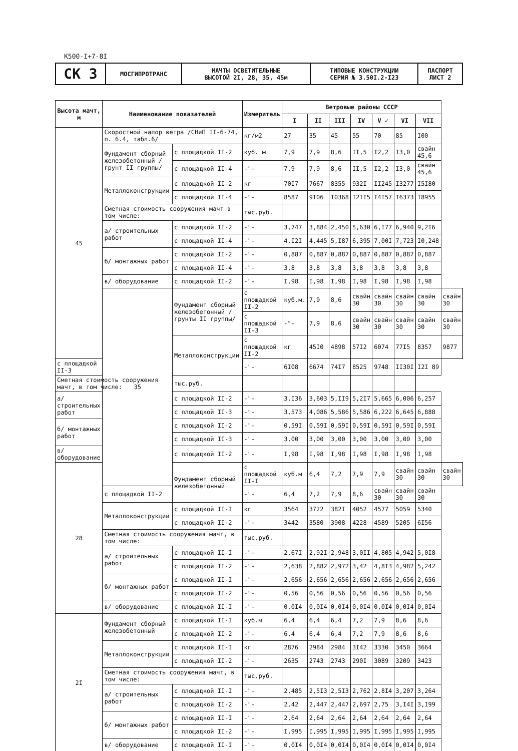К500-I+7-8I
| СК 3 | МОСГИПРОТРАНС | МАЧТЫ ОСВЕТИТЕЛЬНЫЕ ВЫСОТОЙ 2I, 28, 35, 45м | ТИПОВЫЕ КОНСТРУКЦИИ СЕРИЯ № 3.50I.2-I23 | ПАСПОРТ ЛИСТ 2 |
| Высота мачт, м | Наименование показателей | | Измеритель | Ветровые районы СССР | | | | | | | |
| --- | --- | --- | --- | --- | --- | --- | --- | --- | --- | --- | --- |
| | | | | I | II | III | IV | V ✓ | VI | VII | |
| 45 | Скоростной напор ветра /СНиП II-6-74, п. 6.4, табл.6/ | | кг/м2 | 27 | 35 | 45 | 55 | 70 | 85 | I00 | |
| | Фундамент сборный железобетонный /грунт II группы/ | с площадкой II-2 | куб. м | 7,9 | 7,9 | 8,6 | II,5 | I2,2 | I3,0 | свайн 45,6 | |
| | | с площадкой II-4 | -"- | 7,9 | 7,9 | 8,6 | II,5 | I2,2 | I3,0 | свайн 45,6 | |
| | Металлоконструкции | с площадкой II-2 | кг | 70I7 | 7667 | 8355 | 932I | II245 | I3277 | I5I80 | |
| | | с площадкой II-4 | -"- | 8587 | 9I06 | I0368 | I2II5 | I4I57 | I6373 | I8955 | |
| | Сметная стоимость сооружения мачт в том числе: | | тыс.руб. | | | | | | | | |
| | а/ строительных работ | с площадкой II-2 | -"- | 3,747 | 3,884 | 2,450 | 5,630 | 6,I77 | 6,940 | 9,2I6 | |
| | | с площадкой II-4 | -"- | 4,I2I | 4,445 | 5,I87 | 6,395 | 7,00I | 7,723 | I0,248 | |
| | б/ монтажных работ | с площадкой II-2 | -"- | 0,887 | 0,887 | 0,887 | 0,887 | 0,887 | 0,887 | 0,887 | |
| | | с площадкой II-4 | -"- | 3,8 | 3,8 | 3,8 | 3,8 | 3,8 | 3,8 | 3,8 | |
| | в/ оборудование | с площадкой II-2 | -"- | I,98 | I,98 | I,98 | I,98 | I,98 | I,98 | I,98 | |
| | 35 | Фундамент сборный железобетонный /грунты II группы/ | с площадкой II-2 | куб.м. | 7,9 | 8,6 | свайн 30 | свайн 30 | свайн 30 | свайн 30 | свайн 30 |
| | | | с площадкой II-3 | -"- | 7,9 | 8,6 | свайн 30 | свайн 30 | свайн 30 | свайн 30 | свайн 30 |
| | | Металлоконструкции | с площадкой II-2 | кг | 45I0 | 4898 | 57I2 | 6074 | 77I5 | 8357 | 9877 |
| с площадкой II-3 | | | -"- | 6I08 | 6674 | 74I7 | 8525 | 9748 | II30I | I2I 89 | |
| Сметная стоимость сооружения мачт, в том числе: | | тыс.руб. | | | | | | | | | |
| а/ строительных работ | | с площадкой II-2 | -"- | 3,I36 | 3,603 | 5,II9 | 5,2I7 | 5,665 | 6,006 | 6,257 | |
| | | с площадкой II-3 | -"- | 3,573 | 4,086 | 5,586 | 5,586 | 6,222 | 6,645 | 6,888 | |
| б/ монтажных работ | | с площадкой II-2 | -"- | 0,59I | 0,59I | 0,59I | 0,59I | 0,59I | 0,59I | 0,59I | |
| | | с площадкой II-3 | -"- | 3,00 | 3,00 | 3,00 | 3,00 | 3,00 | 3,00 | 3,00 | |
| в/ оборудование | | с площадкой II-2 | -"- | I,98 | I,98 | I,98 | I,98 | I,98 | I,98 | I,98 | |
| 28 | | Фундамент сборный железобетонный | с площадкой II-I | куб.м | 6,4 | 7,2 | 7,9 | 7,9 | свайн 30 | свайн 30 | свайн 30 |
| | с площадкой II-2 | | -"- | 6,4 | 7,2 | 7,9 | 8,6 | свайн 30 | свайн 30 | свайн 30 | |
| | Металлоконструкции | с площадкой II-I | кг | 3564 | 3722 | 382I | 4052 | 4577 | 5059 | 5340 | |
| | | с площадкой II-2 | -"- | 3442 | 3580 | 3908 | 4228 | 4589 | 5205 | 6I56 | |
| | Сметная стоимость сооружения мачт, в том числе: | | тыс.руб. | | | | | | | | |
| | а/ строительных работ | с площадкой II-I | -"- | 2,67I | 2,92I | 2,948 | 3,0II | 4,805 | 4,942 | 5,0I8 | |
| | | с площадкой II-2 | -"- | 2,638 | 2,882 | 2,972 | 3,42 | 4,8I3 | 4,982 | 5,242 | |
| | б/ монтажных работ | с площадкой II-I | -"- | 2,656 | 2,656 | 2,656 | 2,656 | 2,656 | 2,656 | 2,656 | |
| | | с площадкой II-2 | -"- | 0,56 | 0,56 | 0,56 | 0,56 | 0,56 | 0,56 | 0,56 | |
| | в/ оборудование | с площадкой II-I | -"- | 0,0I4 | 0,0I4 | 0,0I4 | 0,0I4 | 0,0I4 | 0,0I4 | 0,0I4 | |
| 2I | Фундамент сборный железобетонный | с площадкой II-I | куб.м | 6,4 | 6,4 | 6,4 | 7,2 | 7,9 | 8,6 | 8,6 | |
| | | с площадкой II-2 | -"- | 6,4 | 6,4 | 6,4 | 7,2 | 7,9 | 8,6 | 8,6 | |
| | Металлоконструкции | с площадкой II-I | кг | 2876 | 2984 | 2984 | 3I42 | 3330 | 3450 | 3664 | |
| | | с площадкой II-2 | -"- | 2635 | 2743 | 2743 | 290I | 3089 | 3209 | 3423 | |
| | Сметная стоимость сооружения мачт, в том числе: | | тыс.руб. | | | | | | | | |
| | а/ строительных работ | с площадкой II-I | -"- | 2,485 | 2,5I3 | 2,5I3 | 2,762 | 2,8I4 | 3,207 | 3,264 | |
| | | с площадкой II-2 | -"- | 2,42 | 2,447 | 2,447 | 2,697 | 2,75 | 3,I4I | 3,I99 | |
| | б/ монтажных работ | с площадкой II-I | -"- | 2,64 | 2,64 | 2,64 | 2,64 | 2,64 | 2,64 | 2,64 | |
| | | с площадкой II-2 | -"- | I,995 | I,995 | I,995 | I,995 | I,995 | I,995 | I,995 | |
| | в/ оборудование | с площадкой II-I | -"- | 0,0I4 | 0,0I4 | 0,0I4 | 0,0I4 | 0,0I4 | 0,0I4 | 0,0I4 | |